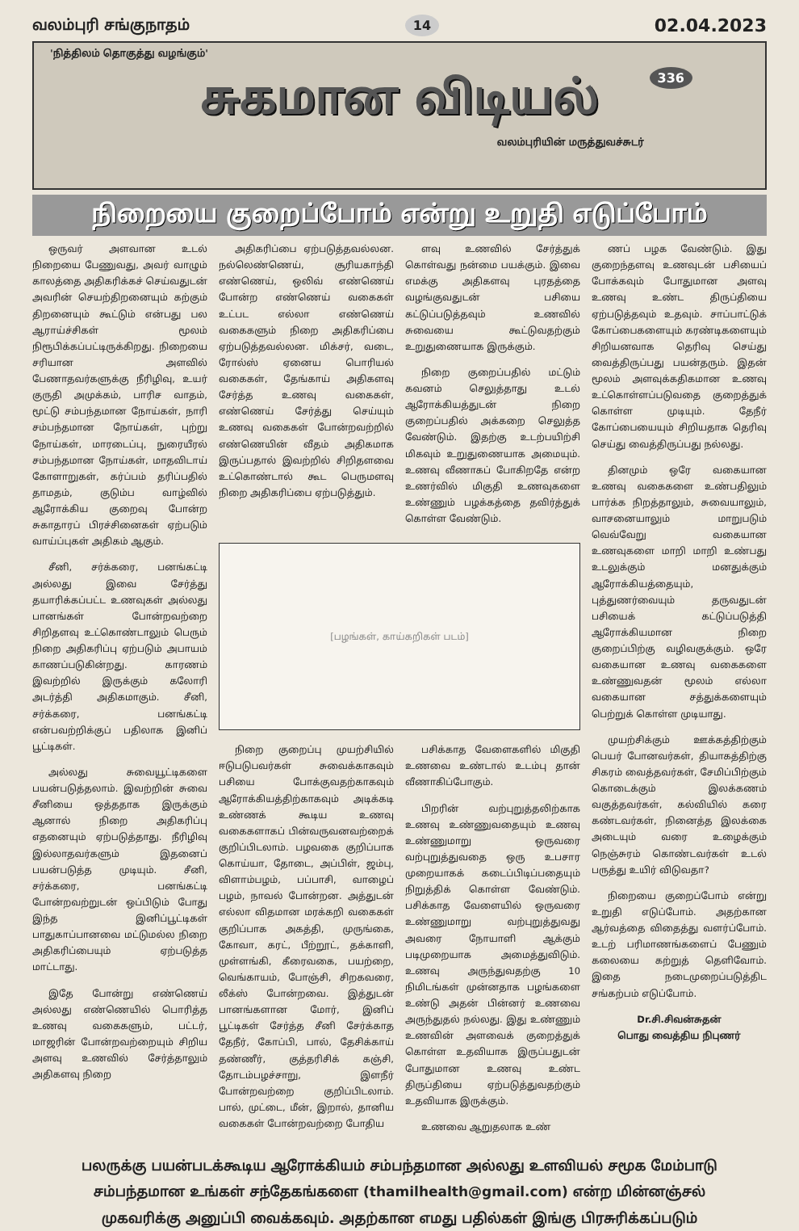வலம்புரி சங்குநாதம் 14 02.04.2023
'நித்திலம் தொகுத்து வழங்கும்'
சுகமான விடியல்
வலம்புரியின் மருத்துவச்சுடர்
336
நிறையை குறைப்போம் என்று உறுதி எடுப்போம்
ஒருவர் அளவான உடல் நிறையை பேணுவது, அவர் வாழும் காலத்தை அதிகரிக்கச் செய்வதுடன் அவரின் செயற்திறனையும் கற்கும் திறனையும் கூட்டும் என்பது பல ஆராய்ச்சிகள் மூலம் நிரூபிக்கப்பட்டிருக்கிறது. நிறையை சரியான அளவில் பேணாதவர்களுக்கு நீரிழிவு, உயர் குருதி அமுக்கம், பாரிச வாதம், மூட்டு சம்பந்தமான நோய்கள், நாரி சம்பந்தமான நோய்கள், புற்று நோய்கள், மாரடைப்பு, நுரையீரல் சம்பந்தமான நோய்கள், மாதவிடாய் கோளாறுகள், கர்ப்பம் தரிப்பதில் தாமதம், குடும்ப வாழ்வில் ஆரோக்கிய குறைவு போன்ற சுகாதாரப் பிரச்சினைகள் ஏற்படும் வாய்ப்புகள் அதிகம் ஆகும்.
சீனி, சர்க்கரை, பனங்கட்டி அல்லது இவை சேர்த்து தயாரிக்கப்பட்ட உணவுகள் அல்லது பானங்கள் போன்றவற்றை சிறிதளவு உட்கொண்டாலும் பெரும் நிறை அதிகரிப்பு ஏற்படும் அபாயம் காணப்படுகின்றது. காரணம் இவற்றில் இருக்கும் கலோரி அடர்த்தி அதிகமாகும். சீனி, சர்க்கரை, பனங்கட்டி என்பவற்றிக்குப் பதிலாக இனிப் பூட்டிகள்.
அல்லது சுவையூட்டிகளை பயன்படுத்தலாம். இவற்றின் சுவை சீனியை ஒத்ததாக இருக்கும் ஆனால் நிறை அதிகரிப்பு எதனையும் ஏற்படுத்தாது. நீரிழிவு இல்லாதவர்களும் இதனைப் பயன்படுத்த முடியும். சீனி, சர்க்கரை, பனங்கட்டி போன்றவற்றுடன் ஒப்பிடும் போது இந்த இனிப்பூட்டிகள் பாதுகாப்பானவை மட்டுமல்ல நிறை அதிகரிப்பையும் ஏற்படுத்த மாட்டாது.
இதே போன்று எண்ணெய் அல்லது எண்ணெயில் பொரித்த உணவு வகைகளும், பட்டர், மாஜரின் போன்றவற்றையும் சிறிய அளவு உணவில் சேர்த்தாலும் அதிகளவு நிறை
அதிகரிப்பை ஏற்படுத்தவல்லன. நல்லெண்ணெய், சூரியகாந்தி எண்ணெய், ஒலிவ் எண்ணெய் போன்ற எண்ணெய் வகைகள் உட்பட எல்லா எண்ணெய் வகைகளும் நிறை அதிகரிப்பை ஏற்படுத்தவல்லன. மிக்சர், வடை, ரோல்ஸ் ஏனைய பொரியல் வகைகள், தேங்காய் அதிகளவு சேர்த்த உணவு வகைகள், எண்ணெய் சேர்த்து செய்யும் உணவு வகைகள் போன்றவற்றில் எண்ணெயின் வீதம் அதிகமாக இருப்பதால் இவற்றில் சிறிதளவை உட்கொண்டால் கூட பெருமளவு நிறை அதிகரிப்பை ஏற்படுத்தும்.
ளவு உணவில் சேர்த்துக் கொள்வது நன்மை பயக்கும். இவை எமக்கு அதிகளவு புரதத்தை வழங்குவதுடன் பசியை கட்டுப்படுத்தவும் உணவில் சுவையை கூட்டுவதற்கும் உறுதுணையாக இருக்கும்.
நிறை குறைப்பதில் மட்டும் கவனம் செலுத்தாது உடல் ஆரோக்கியத்துடன் நிறை குறைப்பதில் அக்கறை செலுத்த வேண்டும். இதற்கு உடற்பயிற்சி மிகவும் உறுதுணையாக அமையும். உணவு வீணாகப் போகிறதே என்ற உணர்வில் மிகுதி உணவுகளை உண்ணும் பழக்கத்தை தவிர்த்துக் கொள்ள வேண்டும்.
[பழங்கள், காய்கறிகள் படம்]
நிறை குறைப்பு முயற்சியில் ஈடுபடுபவர்கள் சுவைக்காகவும் பசியை போக்குவதற்காகவும் ஆரோக்கியத்திற்காகவும் அடிக்கடி உண்ணக் கூடிய உணவு வகைகளாகப் பின்வருவனவற்றைக் குறிப்பிடலாம். பழவகை குறிப்பாக கொய்யா, தோடை, அப்பிள், ஜம்பு, விளாம்பழம், பப்பாசி, வாழைப் பழம், நாவல் போன்றன. அத்துடன் எல்லா விதமான மரக்கறி வகைகள் குறிப்பாக அகத்தி, முருங்கை, கோவா, கரட், பீற்றூட், தக்காளி, முள்ளங்கி, கீரைவகை, பயற்றை, வெங்காயம், போஞ்சி, சிறகவரை, லீக்ஸ் போன்றவை. இத்துடன் பானங்களான மோர், இனிப் பூட்டிகள் சேர்த்த சீனி சேர்க்காத தேநீர், கோப்பி, பால், தேசிக்காய் தண்ணீர், குத்தரிசிக் கஞ்சி, தோடம்பழச்சாறு, இளநீர் போன்றவற்றை குறிப்பிடலாம். பால், முட்டை, மீன், இறால், தானிய வகைகள் போன்றவற்றை போதிய
பசிக்காத வேளைகளில் மிகுதி உணவை உண்டால் உடம்பு தான் வீணாகிப்போகும்.
பிறரின் வற்புறுத்தலிற்காக உணவு உண்ணுவதையும் உணவு உண்ணுமாறு ஒருவரை வற்புறுத்துவதை ஒரு உபசார முறையாகக் கடைப்பிடிப்பதையும் நிறுத்திக் கொள்ள வேண்டும். பசிக்காத வேளையில் ஒருவரை உண்ணுமாறு வற்புறுத்துவது அவரை நோயாளி ஆக்கும் படிமுறையாக அமைத்துவிடும். உணவு அருந்துவதற்கு 10 நிமிடங்கள் முன்னதாக பழங்களை உண்டு அதன் பின்னர் உணவை அருந்துதல் நல்லது. இது உண்ணும் உணவின் அளவைக் குறைத்துக் கொள்ள உதவியாக இருப்பதுடன் போதுமான உணவு உண்ட திருப்தியை ஏற்படுத்துவதற்கும் உதவியாக இருக்கும்.
உணவை ஆறுதலாக உண்
ணப் பழக வேண்டும். இது குறைந்தளவு உணவுடன் பசியைப் போக்கவும் போதுமான அளவு உணவு உண்ட திருப்தியை ஏற்படுத்தவும் உதவும். சாப்பாட்டுக் கோப்பைகளையும் கரண்டிகளையும் சிறியனவாக தெரிவு செய்து வைத்திருப்பது பயன்தரும். இதன் மூலம் அளவுக்கதிகமான உணவு உட்கொள்ளப்படுவதை குறைத்துக் கொள்ள முடியும். தேநீர் கோப்பையையும் சிறியதாக தெரிவு செய்து வைத்திருப்பது நல்லது.
தினமும் ஒரே வகையான உணவு வகைகளை உண்பதிலும் பார்க்க நிறத்தாலும், சுவையாலும், வாசனையாலும் மாறுபடும் வெவ்வேறு வகையான உணவுகளை மாறி மாறி உண்பது உடலுக்கும் மனதுக்கும் ஆரோக்கியத்தையும், புத்துணர்வையும் தருவதுடன் பசியைக் கட்டுப்படுத்தி ஆரோக்கியமான நிறை குறைப்பிற்கு வழிவகுக்கும். ஒரே வகையான உணவு வகைகளை உண்ணுவதன் மூலம் எல்லா வகையான சத்துக்களையும் பெற்றுக் கொள்ள முடியாது.
முயற்சிக்கும் ஊக்கத்திற்கும் பெயர் போனவர்கள், தியாகத்திற்கு சிகரம் வைத்தவர்கள், சேமிப்பிற்கும் கொடைக்கும் இலக்கணம் வகுத்தவர்கள், கல்வியில் கரை கண்டவர்கள், நினைத்த இலக்கை அடையும் வரை உழைக்கும் நெஞ்சுரம் கொண்டவர்கள் உடல் பருத்து உயிர் விடுவதா?
நிறையை குறைப்போம் என்று உறுதி எடுப்போம். அதற்கான ஆர்வத்தை விதைத்து வளர்ப்போம். உடற் பரிமாணங்களைப் பேணும் கலையை கற்றுத் தெளிவோம். இதை நடைமுறைப்படுத்திட சங்கற்பம் எடுப்போம்.
Dr.சி.சிவன்சுதன்
பொது வைத்திய நிபுணர்
பலருக்கு பயன்படக்கூடிய ஆரோக்கியம் சம்பந்தமான அல்லது உளவியல் சமூக மேம்பாடு
சம்பந்தமான உங்கள் சந்தேகங்களை (thamilhealth@gmail.com) என்ற மின்னஞ்சல்
முகவரிக்கு அனுப்பி வைக்கவும். அதற்கான எமது பதில்கள் இங்கு பிரசுரிக்கப்படும்